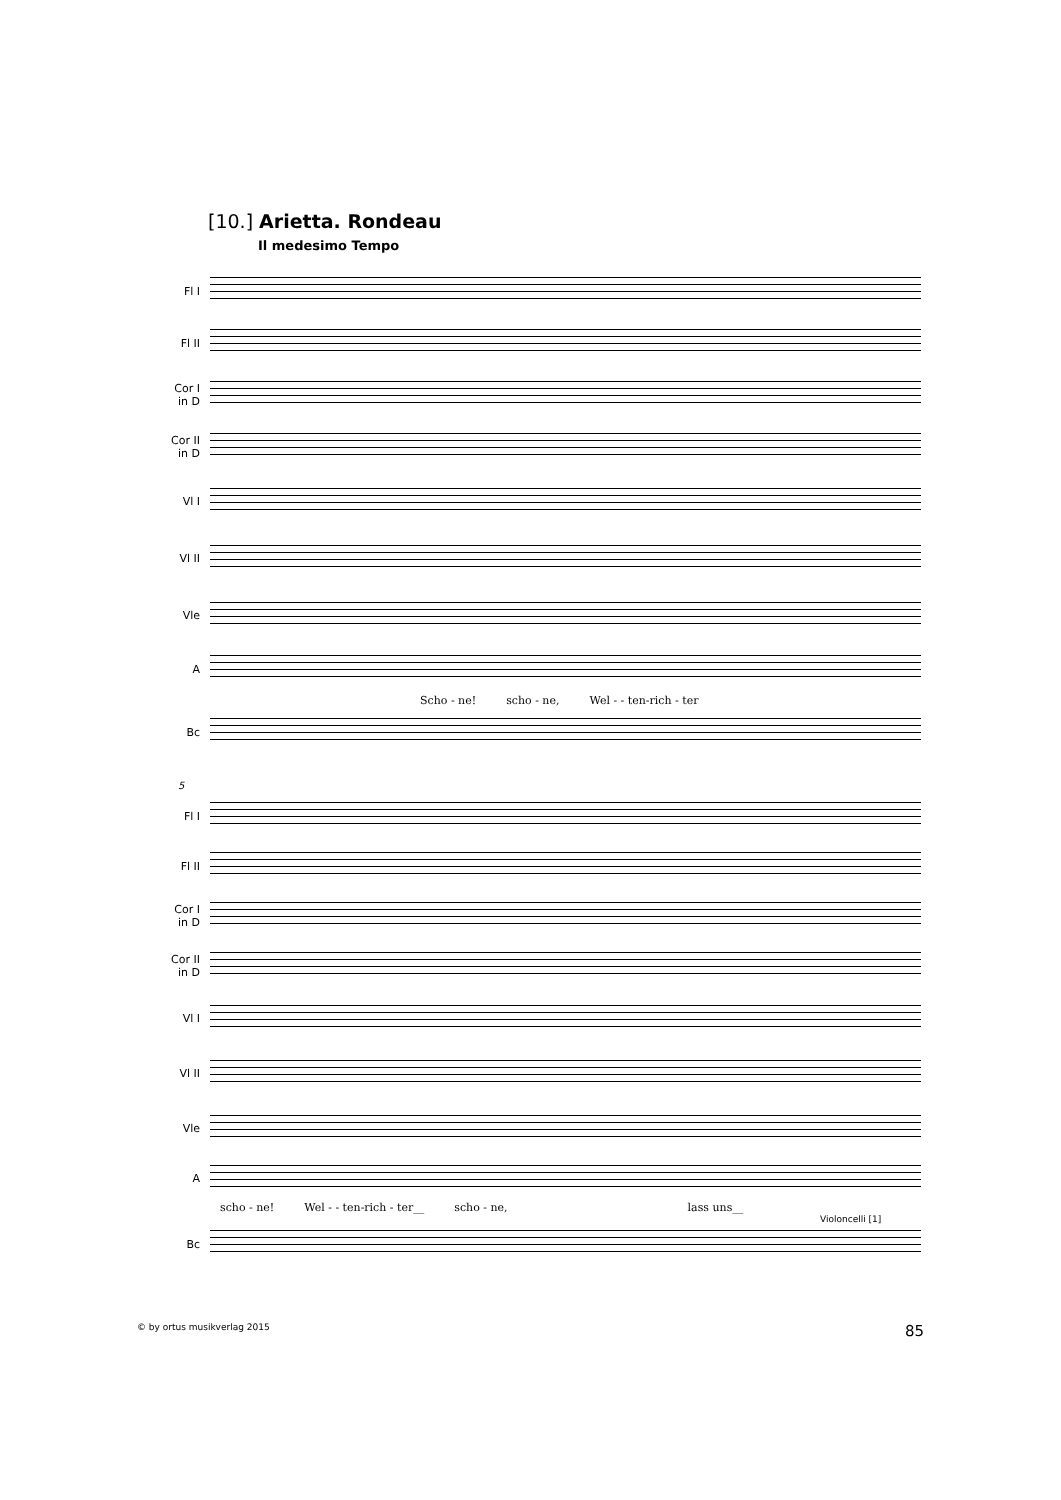[10.] Arietta. Rondeau
Il medesimo Tempo
Fl I
Fl II
Cor I
in D
Cor II
in D
Vl I
Vl II
Vle
A
Scho - ne! scho - ne, Wel - - ten-rich - ter
Bc
5
Fl I
Fl II
Cor I
in D
Cor II
in D
Vl I
Vl II
Vle
A
scho - ne! Wel - - ten-rich - ter__ scho - ne, lass uns__
Violoncelli [1]
Bc
© by ortus musikverlag 2015 85